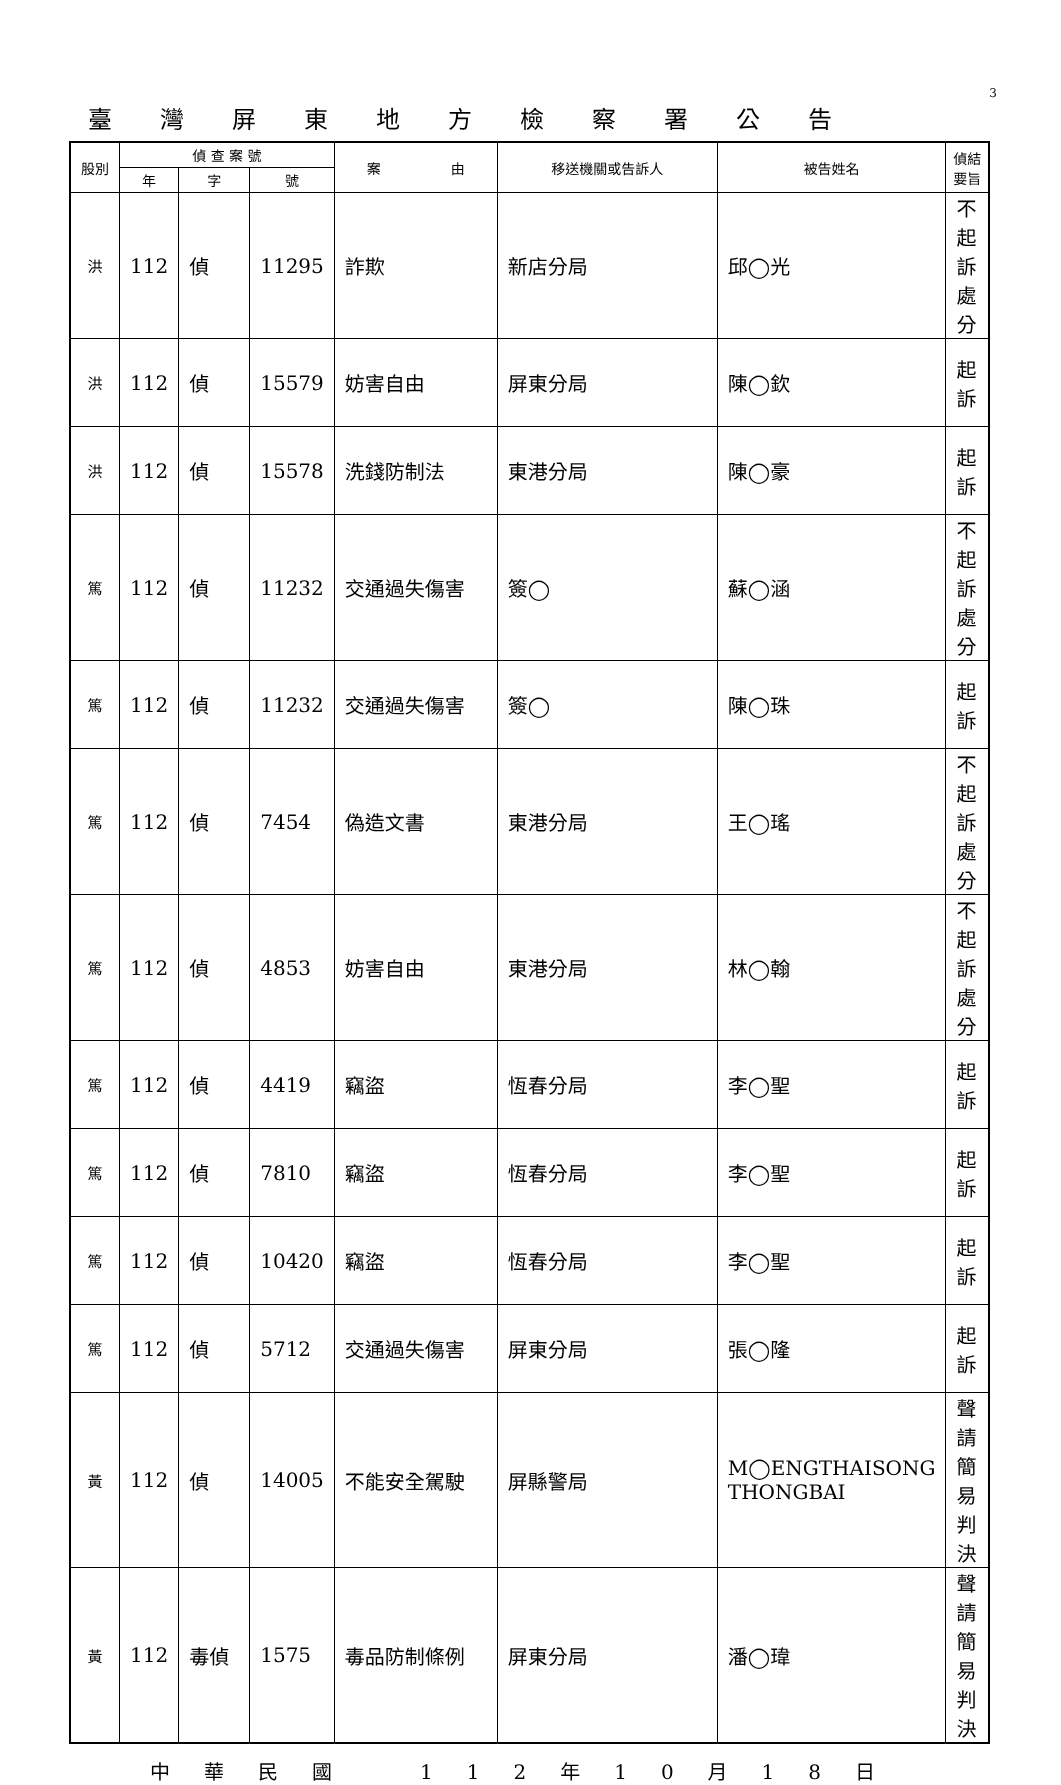3
臺灣屏東地方檢察署公告
| 股別 | 偵 查 案 號 | | | 案 由 | 移送機關或告訴人 | 被告姓名 | 偵結要旨 |
| --- | --- | --- | --- | --- | --- | --- | --- |
| | 年 | 字 | 號 | | | | |
| 洪 | 112 | 偵 | 11295 | 詐欺 | 新店分局 | 邱◯光 | 不起訴處分 |
| 洪 | 112 | 偵 | 15579 | 妨害自由 | 屏東分局 | 陳◯欽 | 起訴 |
| 洪 | 112 | 偵 | 15578 | 洗錢防制法 | 東港分局 | 陳◯豪 | 起訴 |
| 篤 | 112 | 偵 | 11232 | 交通過失傷害 | 簽◯ | 蘇◯涵 | 不起訴處分 |
| 篤 | 112 | 偵 | 11232 | 交通過失傷害 | 簽◯ | 陳◯珠 | 起訴 |
| 篤 | 112 | 偵 | 7454 | 偽造文書 | 東港分局 | 王◯瑤 | 不起訴處分 |
| 篤 | 112 | 偵 | 4853 | 妨害自由 | 東港分局 | 林◯翰 | 不起訴處分 |
| 篤 | 112 | 偵 | 4419 | 竊盜 | 恆春分局 | 李◯聖 | 起訴 |
| 篤 | 112 | 偵 | 7810 | 竊盜 | 恆春分局 | 李◯聖 | 起訴 |
| 篤 | 112 | 偵 | 10420 | 竊盜 | 恆春分局 | 李◯聖 | 起訴 |
| 篤 | 112 | 偵 | 5712 | 交通過失傷害 | 屏東分局 | 張◯隆 | 起訴 |
| 黃 | 112 | 偵 | 14005 | 不能安全駕駛 | 屏縣警局 | M◯ENGTHAISONG THONGBAI | 聲請簡易判決 |
| 黃 | 112 | 毒偵 | 1575 | 毒品防制條例 | 屏東分局 | 潘◯瑋 | 聲請簡易判決 |
中華民國　112年10月18日